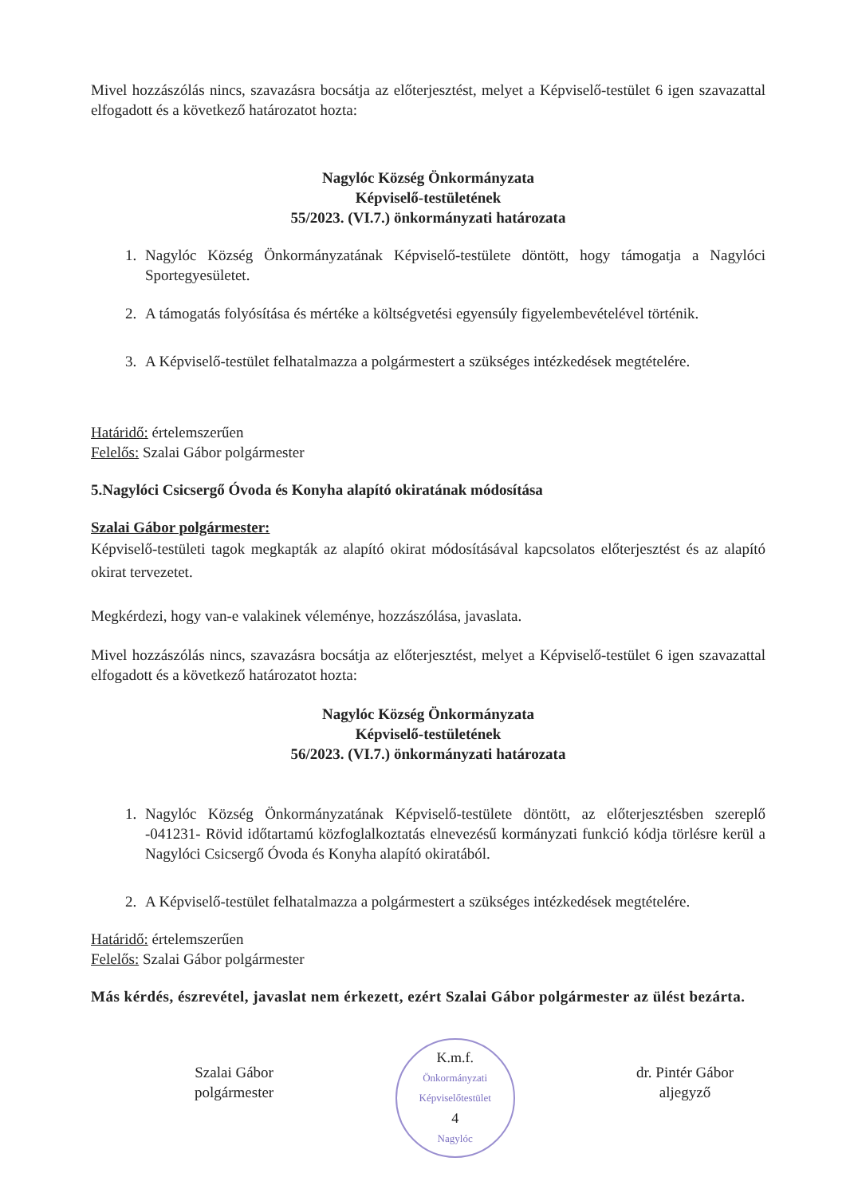Mivel hozzászólás nincs, szavazásra bocsátja az előterjesztést, melyet a Képviselő-testület 6 igen szavazattal elfogadott és a következő határozatot hozta:
Nagylóc Község Önkormányzata
Képviselő-testületének
55/2023. (VI.7.) önkormányzati határozata
1. Nagylóc Község Önkormányzatának Képviselő-testülete döntött, hogy támogatja a Nagylóci Sportegyesületet.
2. A támogatás folyósítása és mértéke a költségvetési egyensúly figyelembevételével történik.
3. A Képviselő-testület felhatalmazza a polgármestert a szükséges intézkedések megtételére.
Határidő: értelemszerűen
Felelős: Szalai Gábor polgármester
5.Nagylóci Csicsergő Óvoda és Konyha alapító okiratának módosítása
Szalai Gábor polgármester:
Képviselő-testületi tagok megkapták az alapító okirat módosításával kapcsolatos előterjesztést és az alapító okirat tervezetet.
Megkérdezi, hogy van-e valakinek véleménye, hozzászólása, javaslata.
Mivel hozzászólás nincs, szavazásra bocsátja az előterjesztést, melyet a Képviselő-testület 6 igen szavazattal elfogadott és a következő határozatot hozta:
Nagylóc Község Önkormányzata
Képviselő-testületének
56/2023. (VI.7.) önkormányzati határozata
1. Nagylóc Község Önkormányzatának Képviselő-testülete döntött, az előterjesztésben szereplő -041231- Rövid időtartamú közfoglalkoztatás elnevezésű kormányzati funkció kódja törlésre kerül a Nagylóci Csicsergő Óvoda és Konyha alapító okiratából.
2. A Képviselő-testület felhatalmazza a polgármestert a szükséges intézkedések megtételére.
Határidő: értelemszerűen
Felelős: Szalai Gábor polgármester
Más kérdés, észrevétel, javaslat nem érkezett, ezért Szalai Gábor polgármester az ülést bezárta.
Szalai Gábor
polgármester
K.m.f.
Önkormányzati Képviselőtestület
4
Nagylóc
dr. Pintér Gábor
aljegyző